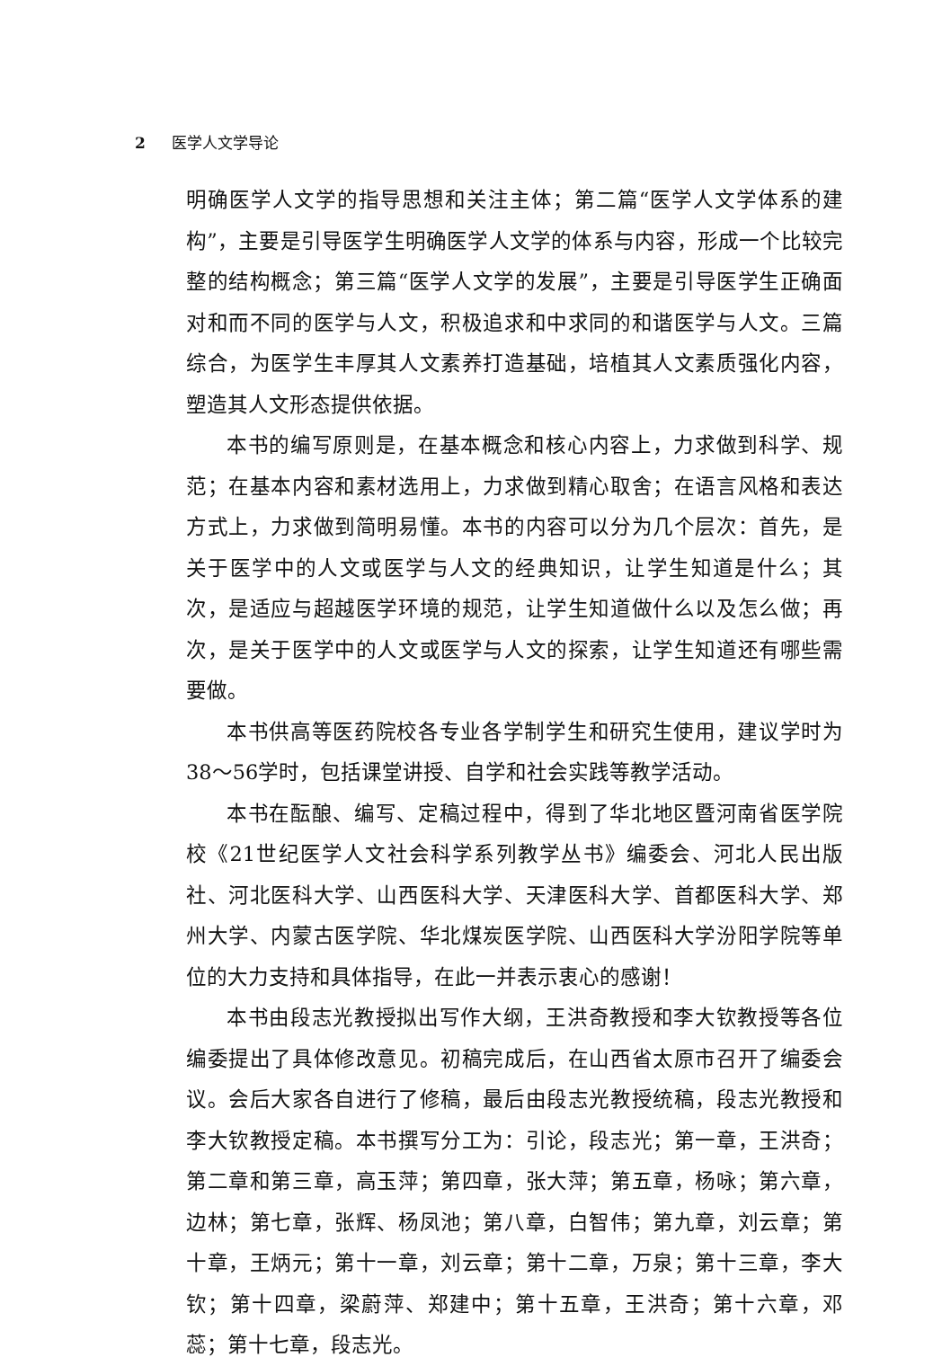2 医学人文学导论
明确医学人文学的指导思想和关注主体；第二篇“医学人文学体系的建构”，主要是引导医学生明确医学人文学的体系与内容，形成一个比较完整的结构概念；第三篇“医学人文学的发展”，主要是引导医学生正确面对和而不同的医学与人文，积极追求和中求同的和谐医学与人文。三篇综合，为医学生丰厚其人文素养打造基础，培植其人文素质强化内容，塑造其人文形态提供依据。
本书的编写原则是，在基本概念和核心内容上，力求做到科学、规范；在基本内容和素材选用上，力求做到精心取舍；在语言风格和表达方式上，力求做到简明易懂。本书的内容可以分为几个层次：首先，是关于医学中的人文或医学与人文的经典知识，让学生知道是什么；其次，是适应与超越医学环境的规范，让学生知道做什么以及怎么做；再次，是关于医学中的人文或医学与人文的探索，让学生知道还有哪些需要做。
本书供高等医药院校各专业各学制学生和研究生使用，建议学时为38～56学时，包括课堂讲授、自学和社会实践等教学活动。
本书在酝酿、编写、定稿过程中，得到了华北地区暨河南省医学院校《21世纪医学人文社会科学系列教学丛书》编委会、河北人民出版社、河北医科大学、山西医科大学、天津医科大学、首都医科大学、郑州大学、内蒙古医学院、华北煤炭医学院、山西医科大学汾阳学院等单位的大力支持和具体指导，在此一并表示衷心的感谢！
本书由段志光教授拟出写作大纲，王洪奇教授和李大钦教授等各位编委提出了具体修改意见。初稿完成后，在山西省太原市召开了编委会议。会后大家各自进行了修稿，最后由段志光教授统稿，段志光教授和李大钦教授定稿。本书撰写分工为：引论，段志光；第一章，王洪奇；第二章和第三章，高玉萍；第四章，张大萍；第五章，杨咏；第六章，边林；第七章，张辉、杨凤池；第八章，白智伟；第九章，刘云章；第十章，王炳元；第十一章，刘云章；第十二章，万泉；第十三章，李大钦；第十四章，梁蔚萍、郑建中；第十五章，王洪奇；第十六章，邓蕊；第十七章，段志光。